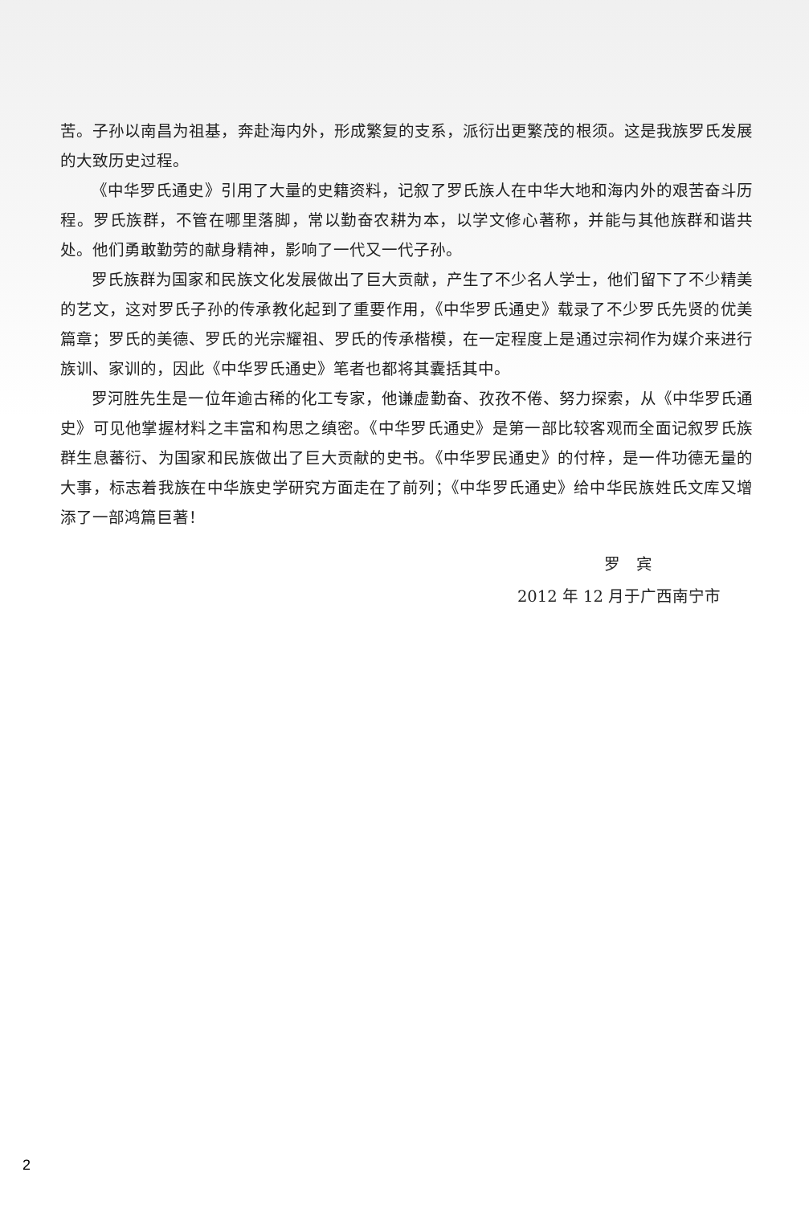苦。子孙以南昌为祖基，奔赴海内外，形成繁复的支系，派衍出更繁茂的根须。这是我族罗氏发展的大致历史过程。
《中华罗氏通史》引用了大量的史籍资料，记叙了罗氏族人在中华大地和海内外的艰苦奋斗历程。罗氏族群，不管在哪里落脚，常以勤奋农耕为本，以学文修心著称，并能与其他族群和谐共处。他们勇敢勤劳的献身精神，影响了一代又一代子孙。
罗氏族群为国家和民族文化发展做出了巨大贡献，产生了不少名人学士，他们留下了不少精美的艺文，这对罗氏子孙的传承教化起到了重要作用，《中华罗氏通史》载录了不少罗氏先贤的优美篇章；罗氏的美德、罗氏的光宗耀祖、罗氏的传承楷模，在一定程度上是通过宗祠作为媒介来进行族训、家训的，因此《中华罗氏通史》笔者也都将其囊括其中。
罗河胜先生是一位年逾古稀的化工专家，他谦虚勤奋、孜孜不倦、努力探索，从《中华罗氏通史》可见他掌握材料之丰富和构思之缜密。《中华罗氏通史》是第一部比较客观而全面记叙罗氏族群生息蕃衍、为国家和民族做出了巨大贡献的史书。《中华罗民通史》的付梓，是一件功德无量的大事，标志着我族在中华族史学研究方面走在了前列；《中华罗氏通史》给中华民族姓氏文库又增添了一部鸿篇巨著！
罗　宾
2012 年 12 月于广西南宁市
2